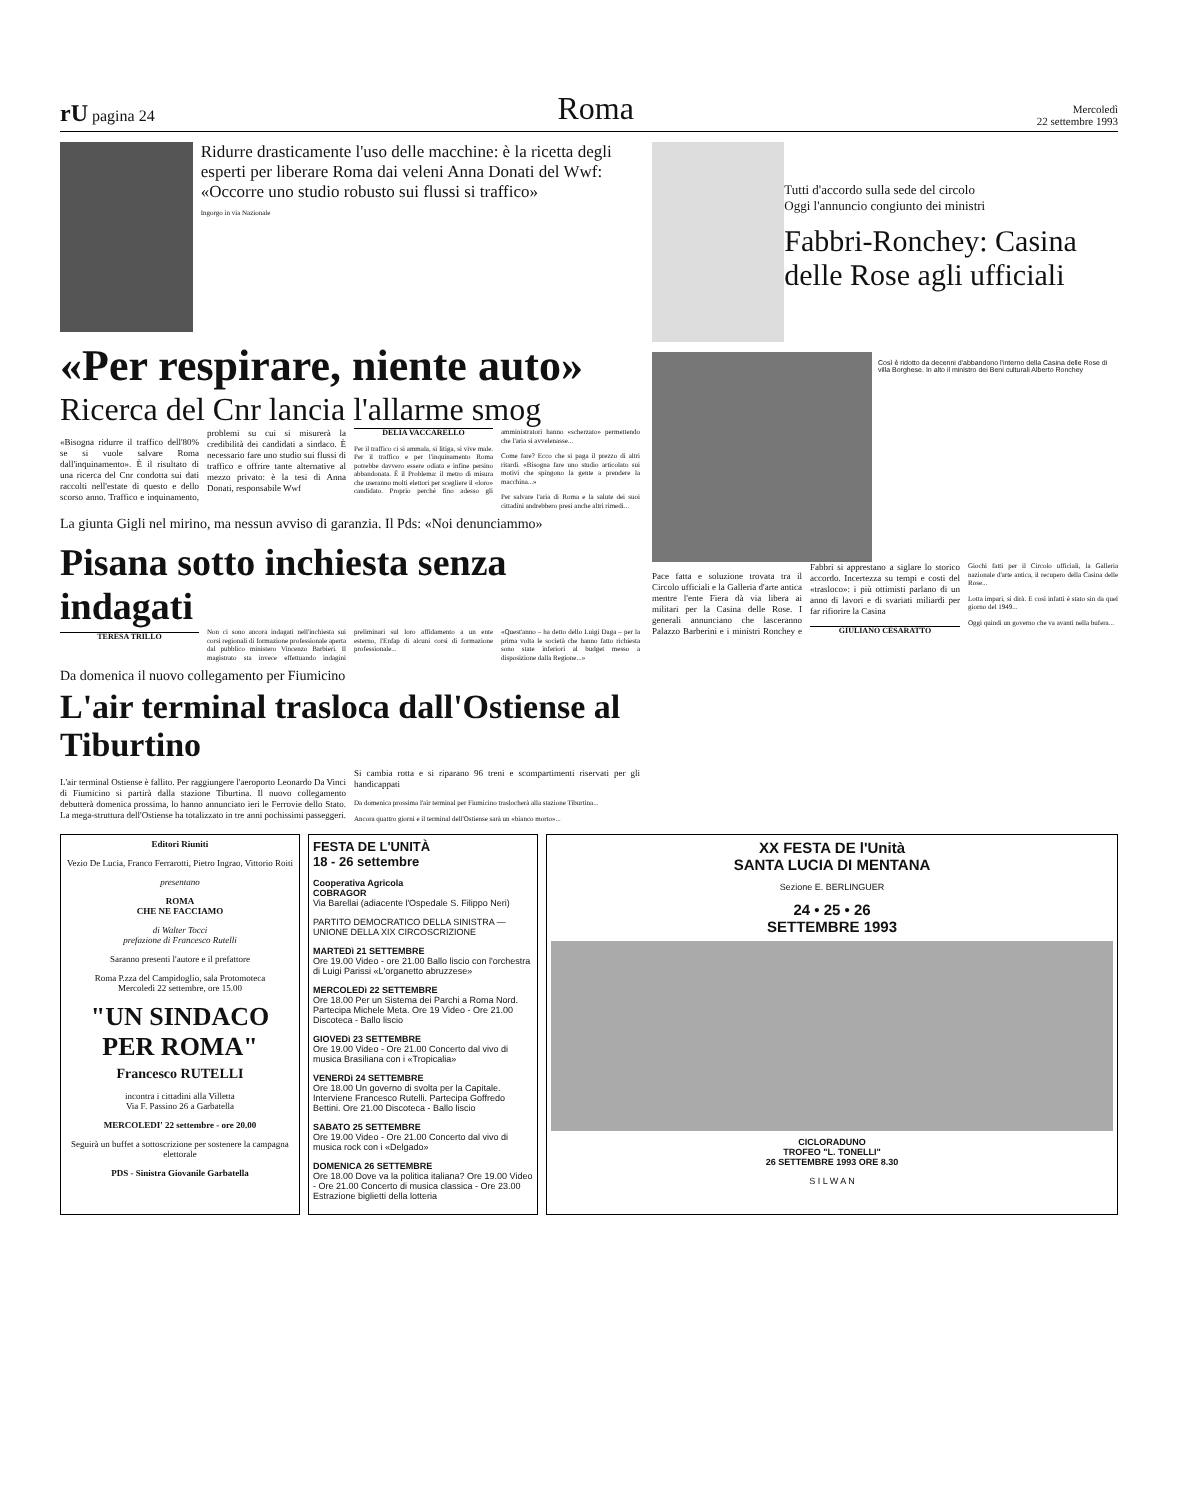rU pagina 24
Roma
Mercoledì
22 settembre 1993
Ridurre drasticamente l'uso delle macchine: è la ricetta degli esperti per liberare Roma dai veleni Anna Donati del Wwf: «Occorre uno studio robusto sui flussi si traffico»
Ingorgo in via Nazionale
«Per respirare, niente auto»
Ricerca del Cnr lancia l'allarme smog
«Bisogna ridurre il traffico dell'80% se si vuole salvare Roma dall'inquinamento». È il risultato di una ricerca del Cnr condotta sui dati raccolti nell'estate di questo e dello scorso anno. Traffico e inquinamento, problemi su cui si misurerà la credibilità dei candidati a sindaco. È necessario fare uno studio sui flussi di traffico e offrire tante alternative al mezzo privato: è la tesi di Anna Donati, responsabile Wwf
DELIA VACCARELLO
Per il traffico ci si ammala, si litiga, si vive male. Per il traffico e per l'inquinamento Roma potrebbe davvero essere odiata e infine persino abbandonata. È il Problema: il metro di misura che useranno molti elettori per scegliere il «loro» candidato. Proprio perché fino adesso gli amministratori hanno «scherzato» permettendo che l'aria si avvelenasse...
Come fare? Ecco che si paga il prezzo di altri ritardi. «Bisogna fare uno studio articolato sui motivi che spingono la gente a prendere la macchina...»
Per salvare l'aria di Roma e la salute dei suoi cittadini andrebbero presi anche altri rimedi...
La giunta Gigli nel mirino, ma nessun avviso di garanzia. Il Pds: «Noi denunciammo»
Pisana sotto inchiesta senza indagati
TERESA TRILLÒ
Non ci sono ancora indagati nell'inchiesta sui corsi regionali di formazione professionale aperta dal pubblico ministero Vincenzo Barbieri. Il magistrato sta invece effettuando indagini preliminari sul loro affidamento a un ente esterno, l'Enfap di alcuni corsi di formazione professionale...
«Quest'anno – ha detto dello Luigi Daga – per la prima volta le società che hanno fatto richiesta sono state inferiori al budget messo a disposizione dalla Regione...»
Da domenica il nuovo collegamento per Fiumicino
L'air terminal trasloca dall'Ostiense al Tiburtino
L'air terminal Ostiense è fallito. Per raggiungere l'aeroporto Leonardo Da Vinci di Fiumicino si partirà dalla stazione Tiburtina. Il nuovo collegamento debutterà domenica prossima, lo hanno annunciato ieri le Ferrovie dello Stato. La mega-struttura dell'Ostiense ha totalizzato in tre anni pochissimi passeggeri. Si cambia rotta e si riparano 96 treni e scompartimenti riservati per gli handicappati
Da domenica prossima l'air terminal per Fiumicino traslocherà alla stazione Tiburtina...
Ancora quattro giorni e il terminal dell'Ostiense sarà un «bianco morto»...
Tutti d'accordo sulla sede del circolo
Oggi l'annuncio congiunto dei ministri
Fabbri-Ronchey: Casina delle Rose agli ufficiali
Così è ridotto da decenni d'abbandono l'interno della Casina delle Rose di villa Borghese. In alto il ministro dei Beni culturali Alberto Ronchey
Pace fatta e soluzione trovata tra il Circolo ufficiali e la Galleria d'arte antica mentre l'ente Fiera dà via libera ai militari per la Casina delle Rose. I generali annunciano che lasceranno Palazzo Barberini e i ministri Ronchey e Fabbri si apprestano a siglare lo storico accordo. Incertezza su tempi e costi del «trasloco»: i più ottimisti parlano di un anno di lavori e di svariati miliardi per far rifiorire la Casina
GIULIANO CESARATTO
Giochi fatti per il Circolo ufficiali, la Galleria nazionale d'arte antica, il recupero della Casina delle Rose...
Lotta impari, si dirà. E così infatti è stato sin da quel giorno del 1949...
Oggi quindi un governo che va avanti nella bufera...
Editori Riuniti
Vezio De Lucia, Franco Ferrarotti, Pietro Ingrao, Vittorio Roiti
presentano
ROMA
CHE NE FACCIAMO
di Walter Tocci
prefazione di Francesco Rutelli
Saranno presenti l'autore e il prefattore
Roma P.zza del Campidoglio, sala Protomoteca
Mercoledì 22 settembre, ore 15.00
"UN SINDACO PER ROMA"
Francesco RUTELLI
incontra i cittadini alla Villetta
Via F. Passino 26 a Garbatella
MERCOLEDI' 22 settembre - ore 20.00
Seguirà un buffet a sottoscrizione per sostenere la campagna elettorale
PDS - Sinistra Giovanile Garbatella
FESTA DE L'UNITÀ
18 - 26 settembre
Cooperativa Agricola
COBRAGOR
Via Barellai (adiacente l'Ospedale S. Filippo Neri)
PARTITO DEMOCRATICO DELLA SINISTRA — UNIONE DELLA XIX CIRCOSCRIZIONE
MARTEDì 21 SETTEMBRE
Ore 19.00 Video - ore 21.00 Ballo liscio con l'orchestra di Luigi Parissi «L'organetto abruzzese»
MERCOLEDì 22 SETTEMBRE
Ore 18.00 Per un Sistema dei Parchi a Roma Nord. Partecipa Michele Meta. Ore 19 Video - Ore 21.00 Discoteca - Ballo liscio
GIOVEDì 23 SETTEMBRE
Ore 19.00 Video - Ore 21.00 Concerto dal vivo di musica Brasiliana con i «Tropicalia»
VENERDì 24 SETTEMBRE
Ore 18.00 Un governo di svolta per la Capitale. Interviene Francesco Rutelli. Partecipa Goffredo Bettini. Ore 21.00 Discoteca - Ballo liscio
SABATO 25 SETTEMBRE
Ore 19.00 Video - Ore 21.00 Concerto dal vivo di musica rock con i «Delgado»
DOMENICA 26 SETTEMBRE
Ore 18.00 Dove va la politica italiana? Ore 19.00 Video - Ore 21.00 Concerto di musica classica - Ore 23.00 Estrazione biglietti della lotteria
XX FESTA DE l'Unità
SANTA LUCIA DI MENTANA
Sezione E. BERLINGUER
24 • 25 • 26
SETTEMBRE 1993
CICLORADUNO
TROFEO "L. TONELLI"
26 SETTEMBRE 1993 ORE 8.30
S I L W A N